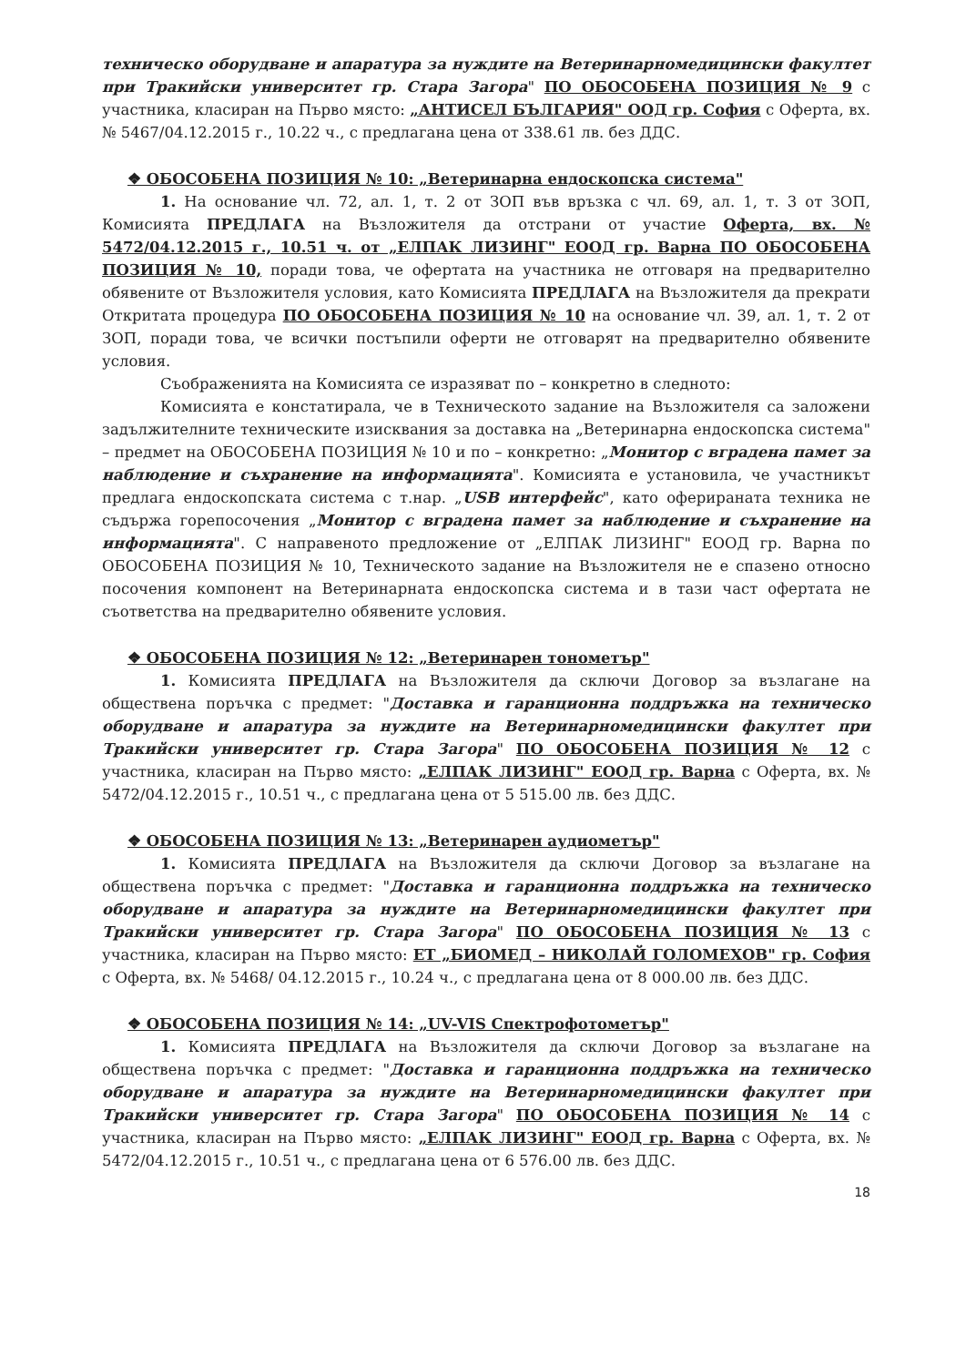техническо оборудване и апаратура за нуждите на Ветеринарномедицински факултет при Тракийски университет гр. Стара Загора" ПО ОБОСОБЕНА ПОЗИЦИЯ № 9 с участника, класиран на Първо място: „АНТИСЕЛ БЪЛГАРИЯ" ООД гр. София с Оферта, вх. № 5467/04.12.2015 г., 10.22 ч., с предлагана цена от 338.61 лв. без ДДС.
❖ ОБОСОБЕНА ПОЗИЦИЯ № 10: „Ветеринарна ендоскопска система"
1. На основание чл. 72, ал. 1, т. 2 от ЗОП във връзка с чл. 69, ал. 1, т. 3 от ЗОП, Комисията ПРЕДЛАГА на Възложителя да отстрани от участие Оферта, вх. № 5472/04.12.2015 г., 10.51 ч. от „ЕЛПАК ЛИЗИНГ" ЕООД гр. Варна ПО ОБОСОБЕНА ПОЗИЦИЯ № 10, поради това, че офертата на участника не отговаря на предварително обявените от Възложителя условия, като Комисията ПРЕДЛАГА на Възложителя да прекрати Откритата процедура ПО ОБОСОБЕНА ПОЗИЦИЯ № 10 на основание чл. 39, ал. 1, т. 2 от ЗОП, поради това, че всички постъпили оферти не отговарят на предварително обявените условия.
Съображенията на Комисията се изразяват по – конкретно в следното:
Комисията е констатирала, че в Техническото задание на Възложителя са заложени задължителните техническите изисквания за доставка на „Ветеринарна ендоскопска система" – предмет на ОБОСОБЕНА ПОЗИЦИЯ № 10 и по – конкретно: „Монитор с вградена памет за наблюдение и съхранение на информацията". Комисията е установила, че участникът предлага ендоскопската система с т.нар. „USB интерфейс", като офериранатa техника не съдържа горепосочения „Монитор с вградена памет за наблюдение и съхранение на информацията". С направеното предложение от „ЕЛПАК ЛИЗИНГ" ЕООД гр. Варна по ОБОСОБЕНА ПОЗИЦИЯ № 10, Техническото задание на Възложителя не е спазено относно посочения компонент на Ветеринарната ендоскопска система и в тази част офертата не съответства на предварително обявените условия.
❖ ОБОСОБЕНА ПОЗИЦИЯ № 12: „Ветеринарен тонометър"
1. Комисията ПРЕДЛАГА на Възложителя да сключи Договор за възлагане на обществена поръчка с предмет: "Доставка и гаранционна поддръжка на техническо оборудване и апаратура за нуждите на Ветеринарномедицински факултет при Тракийски университет гр. Стара Загора" ПО ОБОСОБЕНА ПОЗИЦИЯ № 12 с участника, класиран на Първо място: „ЕЛПАК ЛИЗИНГ" ЕООД гр. Варна с Оферта, вх. № 5472/04.12.2015 г., 10.51 ч., с предлагана цена от 5 515.00 лв. без ДДС.
❖ ОБОСОБЕНА ПОЗИЦИЯ № 13: „Ветеринарен аудиометър"
1. Комисията ПРЕДЛАГА на Възложителя да сключи Договор за възлагане на обществена поръчка с предмет: "Доставка и гаранционна поддръжка на техническо оборудване и апаратура за нуждите на Ветеринарномедицински факултет при Тракийски университет гр. Стара Загора" ПО ОБОСОБЕНА ПОЗИЦИЯ № 13 с участника, класиран на Първо място: ЕТ „БИОМЕД – НИКОЛАЙ ГОЛОМЕХОВ" гр. София с Оферта, вх. № 5468/ 04.12.2015 г., 10.24 ч., с предлагана цена от 8 000.00 лв. без ДДС.
❖ ОБОСОБЕНА ПОЗИЦИЯ № 14: „UV-VIS Спектрофотометър"
1. Комисията ПРЕДЛАГА на Възложителя да сключи Договор за възлагане на обществена поръчка с предмет: "Доставка и гаранционна поддръжка на техническо оборудване и апаратура за нуждите на Ветеринарномедицински факултет при Тракийски университет гр. Стара Загора" ПО ОБОСОБЕНА ПОЗИЦИЯ № 14 с участника, класиран на Първо място: „ЕЛПАК ЛИЗИНГ" ЕООД гр. Варна с Оферта, вх. № 5472/04.12.2015 г., 10.51 ч., с предлагана цена от 6 576.00 лв. без ДДС.
18